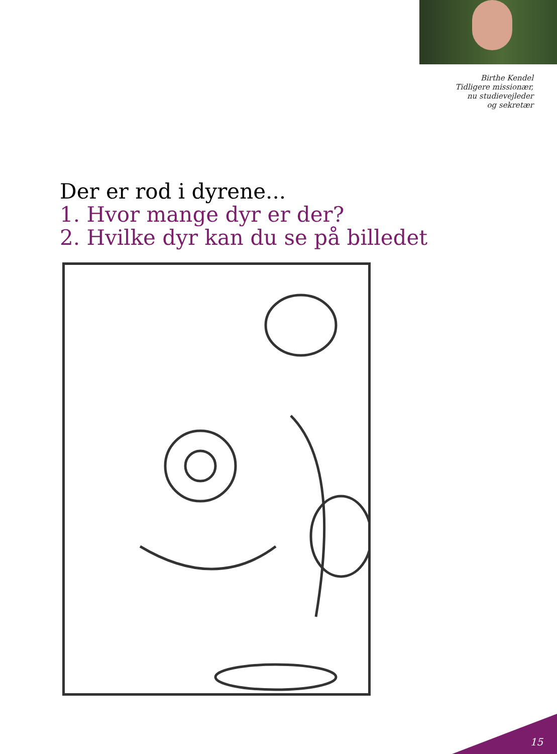Birthe Kendel
Tidligere missionær,
nu studievejleder
og sekretær
Der er rod i dyrene...
1. Hvor mange dyr er der?
2. Hvilke dyr kan du se på billedet
15